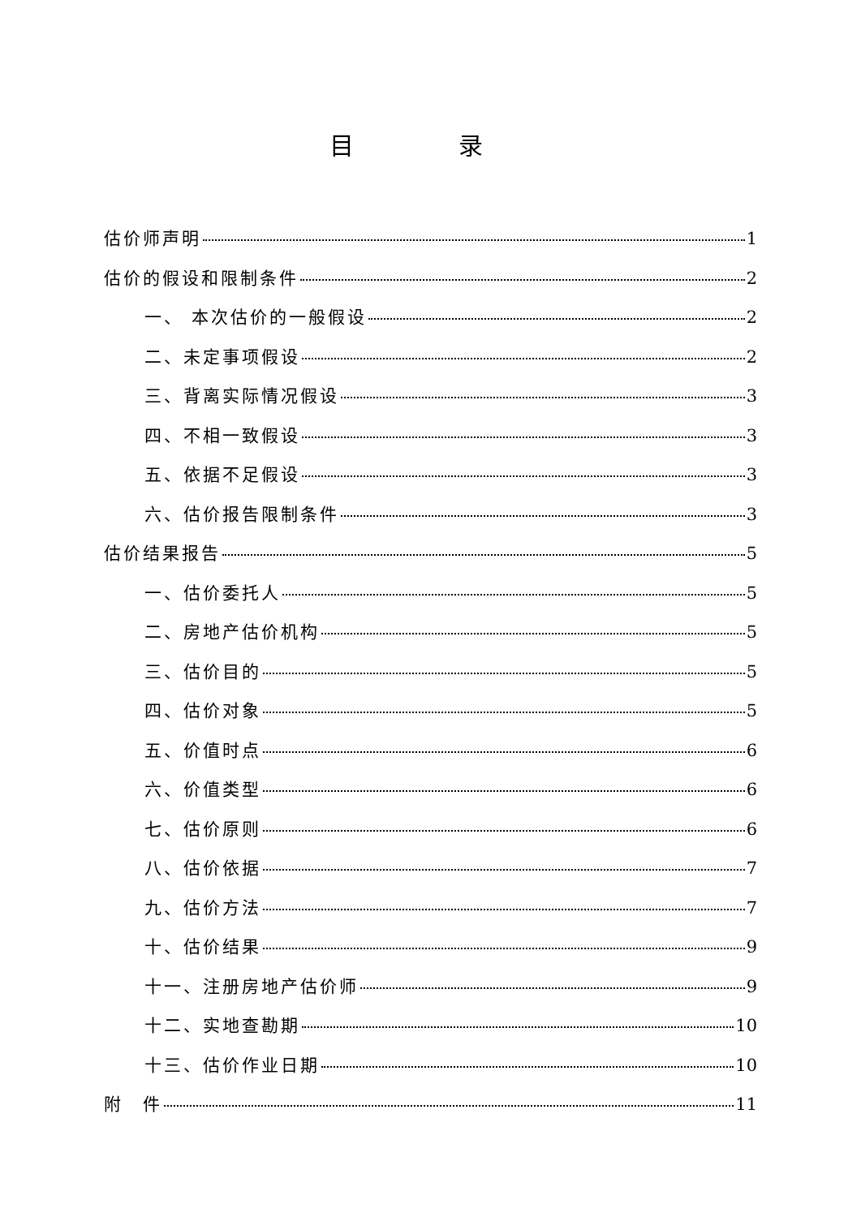目 录
估价师声明 1
估价的假设和限制条件 2
一、 本次估价的一般假设 2
二、未定事项假设 2
三、背离实际情况假设 3
四、不相一致假设 3
五、依据不足假设 3
六、估价报告限制条件 3
估价结果报告 5
一、估价委托人 5
二、房地产估价机构 5
三、估价目的 5
四、估价对象 5
五、价值时点 6
六、价值类型 6
七、估价原则 6
八、估价依据 7
九、估价方法 7
十、估价结果 9
十一、注册房地产估价师 9
十二、实地查勘期 10
十三、估价作业日期 10
附　件 11